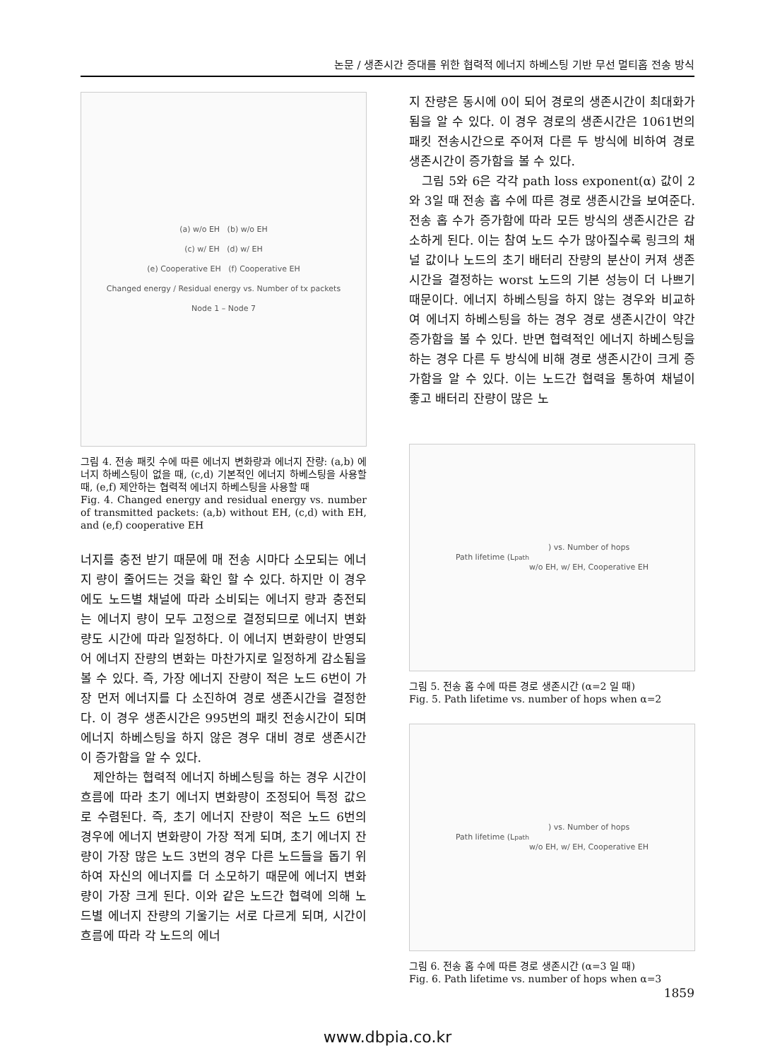논문 / 생존시간 증대를 위한 협력적 에너지 하베스팅 기반 무선 멀티홉 전송 방식
(a) w/o EH (b) w/o EH
(c) w/ EH (d) w/ EH
(e) Cooperative EH (f) Cooperative EH
Changed energy / Residual energy vs. Number of tx packets
Node 1 – Node 7
그림 4. 전송 패킷 수에 따른 에너지 변화량과 에너지 잔량: (a,b) 에너지 하베스팅이 없을 때, (c,d) 기본적인 에너지 하베스팅을 사용할 때, (e,f) 제안하는 협력적 에너지 하베스팅을 사용할 때
Fig. 4. Changed energy and residual energy vs. number of transmitted packets: (a,b) without EH, (c,d) with EH, and (e,f) cooperative EH
너지를 충전 받기 때문에 매 전송 시마다 소모되는 에너지 량이 줄어드는 것을 확인 할 수 있다. 하지만 이 경우에도 노드별 채널에 따라 소비되는 에너지 량과 충전되는 에너지 량이 모두 고정으로 결정되므로 에너지 변화량도 시간에 따라 일정하다. 이 에너지 변화량이 반영되어 에너지 잔량의 변화는 마찬가지로 일정하게 감소됨을 볼 수 있다. 즉, 가장 에너지 잔량이 적은 노드 6번이 가장 먼저 에너지를 다 소진하여 경로 생존시간을 결정한다. 이 경우 생존시간은 995번의 패킷 전송시간이 되며 에너지 하베스팅을 하지 않은 경우 대비 경로 생존시간이 증가함을 알 수 있다.
제안하는 협력적 에너지 하베스팅을 하는 경우 시간이 흐름에 따라 초기 에너지 변화량이 조정되어 특정 값으로 수렴된다. 즉, 초기 에너지 잔량이 적은 노드 6번의 경우에 에너지 변화량이 가장 적게 되며, 초기 에너지 잔량이 가장 많은 노드 3번의 경우 다른 노드들을 돕기 위하여 자신의 에너지를 더 소모하기 때문에 에너지 변화량이 가장 크게 된다. 이와 같은 노드간 협력에 의해 노드별 에너지 잔량의 기울기는 서로 다르게 되며, 시간이 흐름에 따라 각 노드의 에너
지 잔량은 동시에 0이 되어 경로의 생존시간이 최대화가 됨을 알 수 있다. 이 경우 경로의 생존시간은 1061번의 패킷 전송시간으로 주어져 다른 두 방식에 비하여 경로 생존시간이 증가함을 볼 수 있다.
그림 5와 6은 각각 path loss exponent(α) 값이 2와 3일 때 전송 홉 수에 따른 경로 생존시간을 보여준다. 전송 홉 수가 증가함에 따라 모든 방식의 생존시간은 감소하게 된다. 이는 참여 노드 수가 많아질수록 링크의 채널 값이나 노드의 초기 배터리 잔량의 분산이 커져 생존시간을 결정하는 worst 노드의 기본 성능이 더 나쁘기 때문이다. 에너지 하베스팅을 하지 않는 경우와 비교하여 에너지 하베스팅을 하는 경우 경로 생존시간이 약간 증가함을 볼 수 있다. 반면 협력적인 에너지 하베스팅을 하는 경우 다른 두 방식에 비해 경로 생존시간이 크게 증가함을 알 수 있다. 이는 노드간 협력을 통하여 채널이 좋고 배터리 잔량이 많은 노
Path lifetime (L<sub>path</sub>) vs. Number of hops
w/o EH, w/ EH, Cooperative EH
그림 5. 전송 홉 수에 따른 경로 생존시간 (α=2 일 때)
Fig. 5. Path lifetime vs. number of hops when α=2
Path lifetime (L<sub>path</sub>) vs. Number of hops
w/o EH, w/ EH, Cooperative EH
그림 6. 전송 홉 수에 따른 경로 생존시간 (α=3 일 때)
Fig. 6. Path lifetime vs. number of hops when α=3
1859
www.dbpia.co.kr